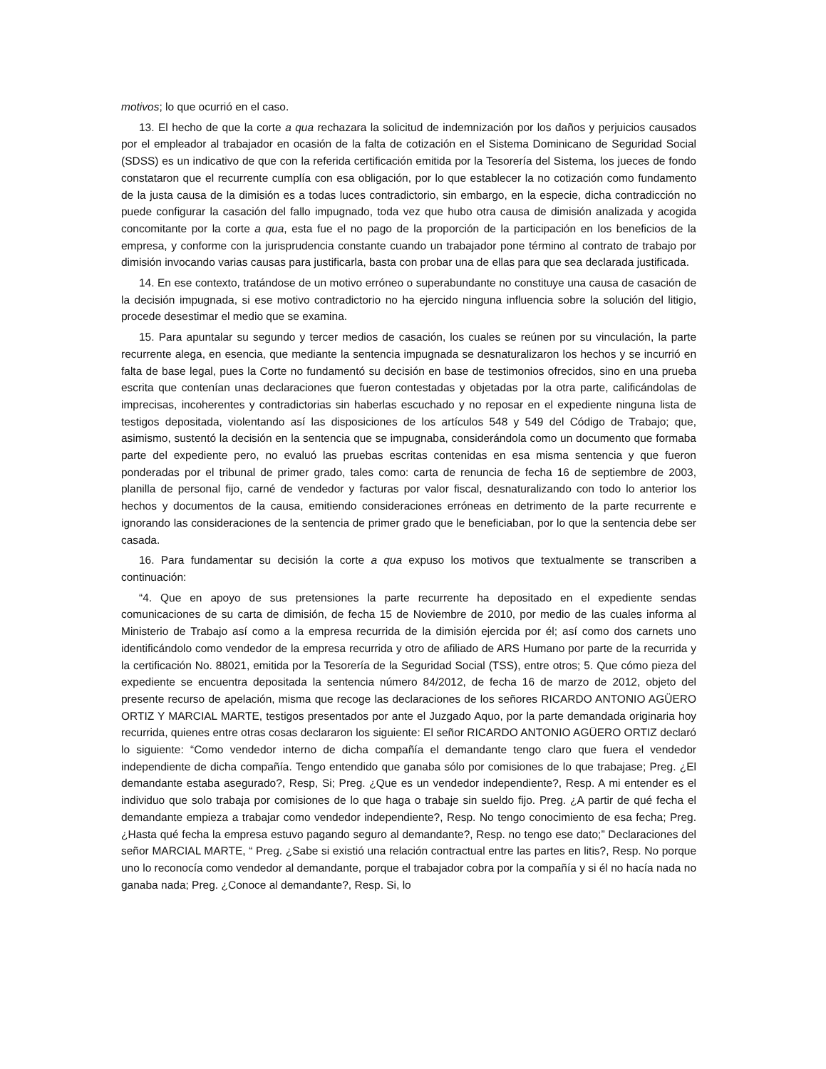motivos; lo que ocurrió en el caso.
13. El hecho de que la corte a qua rechazara la solicitud de indemnización por los daños y perjuicios causados por el empleador al trabajador en ocasión de la falta de cotización en el Sistema Dominicano de Seguridad Social (SDSS) es un indicativo de que con la referida certificación emitida por la Tesorería del Sistema, los jueces de fondo constataron que el recurrente cumplía con esa obligación, por lo que establecer la no cotización como fundamento de la justa causa de la dimisión es a todas luces contradictorio, sin embargo, en la especie, dicha contradicción no puede configurar la casación del fallo impugnado, toda vez que hubo otra causa de dimisión analizada y acogida concomitante por la corte a qua, esta fue el no pago de la proporción de la participación en los beneficios de la empresa, y conforme con la jurisprudencia constante cuando un trabajador pone término al contrato de trabajo por dimisión invocando varias causas para justificarla, basta con probar una de ellas para que sea declarada justificada.
14. En ese contexto, tratándose de un motivo erróneo o superabundante no constituye una causa de casación de la decisión impugnada, si ese motivo contradictorio no ha ejercido ninguna influencia sobre la solución del litigio, procede desestimar el medio que se examina.
15. Para apuntalar su segundo y tercer medios de casación, los cuales se reúnen por su vinculación, la parte recurrente alega, en esencia, que mediante la sentencia impugnada se desnaturalizaron los hechos y se incurrió en falta de base legal, pues la Corte no fundamentó su decisión en base de testimonios ofrecidos, sino en una prueba escrita que contenían unas declaraciones que fueron contestadas y objetadas por la otra parte, calificándolas de imprecisas, incoherentes y contradictorias sin haberlas escuchado y no reposar en el expediente ninguna lista de testigos depositada, violentando así las disposiciones de los artículos 548 y 549 del Código de Trabajo; que, asimismo, sustentó la decisión en la sentencia que se impugnaba, considerándola como un documento que formaba parte del expediente pero, no evaluó las pruebas escritas contenidas en esa misma sentencia y que fueron ponderadas por el tribunal de primer grado, tales como: carta de renuncia de fecha 16 de septiembre de 2003, planilla de personal fijo, carné de vendedor y facturas por valor fiscal, desnaturalizando con todo lo anterior los hechos y documentos de la causa, emitiendo consideraciones erróneas en detrimento de la parte recurrente e ignorando las consideraciones de la sentencia de primer grado que le beneficiaban, por lo que la sentencia debe ser casada.
16. Para fundamentar su decisión la corte a qua expuso los motivos que textualmente se transcriben a continuación:
“4. Que en apoyo de sus pretensiones la parte recurrente ha depositado en el expediente sendas comunicaciones de su carta de dimisión, de fecha 15 de Noviembre de 2010, por medio de las cuales informa al Ministerio de Trabajo así como a la empresa recurrida de la dimisión ejercida por él; así como dos carnets uno identificándolo como vendedor de la empresa recurrida y otro de afiliado de ARS Humano por parte de la recurrida y la certificación No. 88021, emitida por la Tesorería de la Seguridad Social (TSS), entre otros; 5. Que cómo pieza del expediente se encuentra depositada la sentencia número 84/2012, de fecha 16 de marzo de 2012, objeto del presente recurso de apelación, misma que recoge las declaraciones de los señores RICARDO ANTONIO AGÜERO ORTIZ Y MARCIAL MARTE, testigos presentados por ante el Juzgado Aquo, por la parte demandada originaria hoy recurrida, quienes entre otras cosas declararon los siguiente: El señor RICARDO ANTONIO AGÜERO ORTIZ declaró lo siguiente: “Como vendedor interno de dicha compañía el demandante tengo claro que fuera el vendedor independiente de dicha compañía. Tengo entendido que ganaba sólo por comisiones de lo que trabajase; Preg. ¿El demandante estaba asegurado?, Resp, Si; Preg. ¿Que es un vendedor independiente?, Resp. A mi entender es el individuo que solo trabaja por comisiones de lo que haga o trabaje sin sueldo fijo. Preg. ¿A partir de qué fecha el demandante empieza a trabajar como vendedor independiente?, Resp. No tengo conocimiento de esa fecha; Preg. ¿Hasta qué fecha la empresa estuvo pagando seguro al demandante?, Resp. no tengo ese dato;” Declaraciones del señor MARCIAL MARTE, “ Preg. ¿Sabe si existió una relación contractual entre las partes en litis?, Resp. No porque uno lo reconocía como vendedor al demandante, porque el trabajador cobra por la compañía y si él no hacía nada no ganaba nada; Preg. ¿Conoce al demandante?, Resp. Si, lo